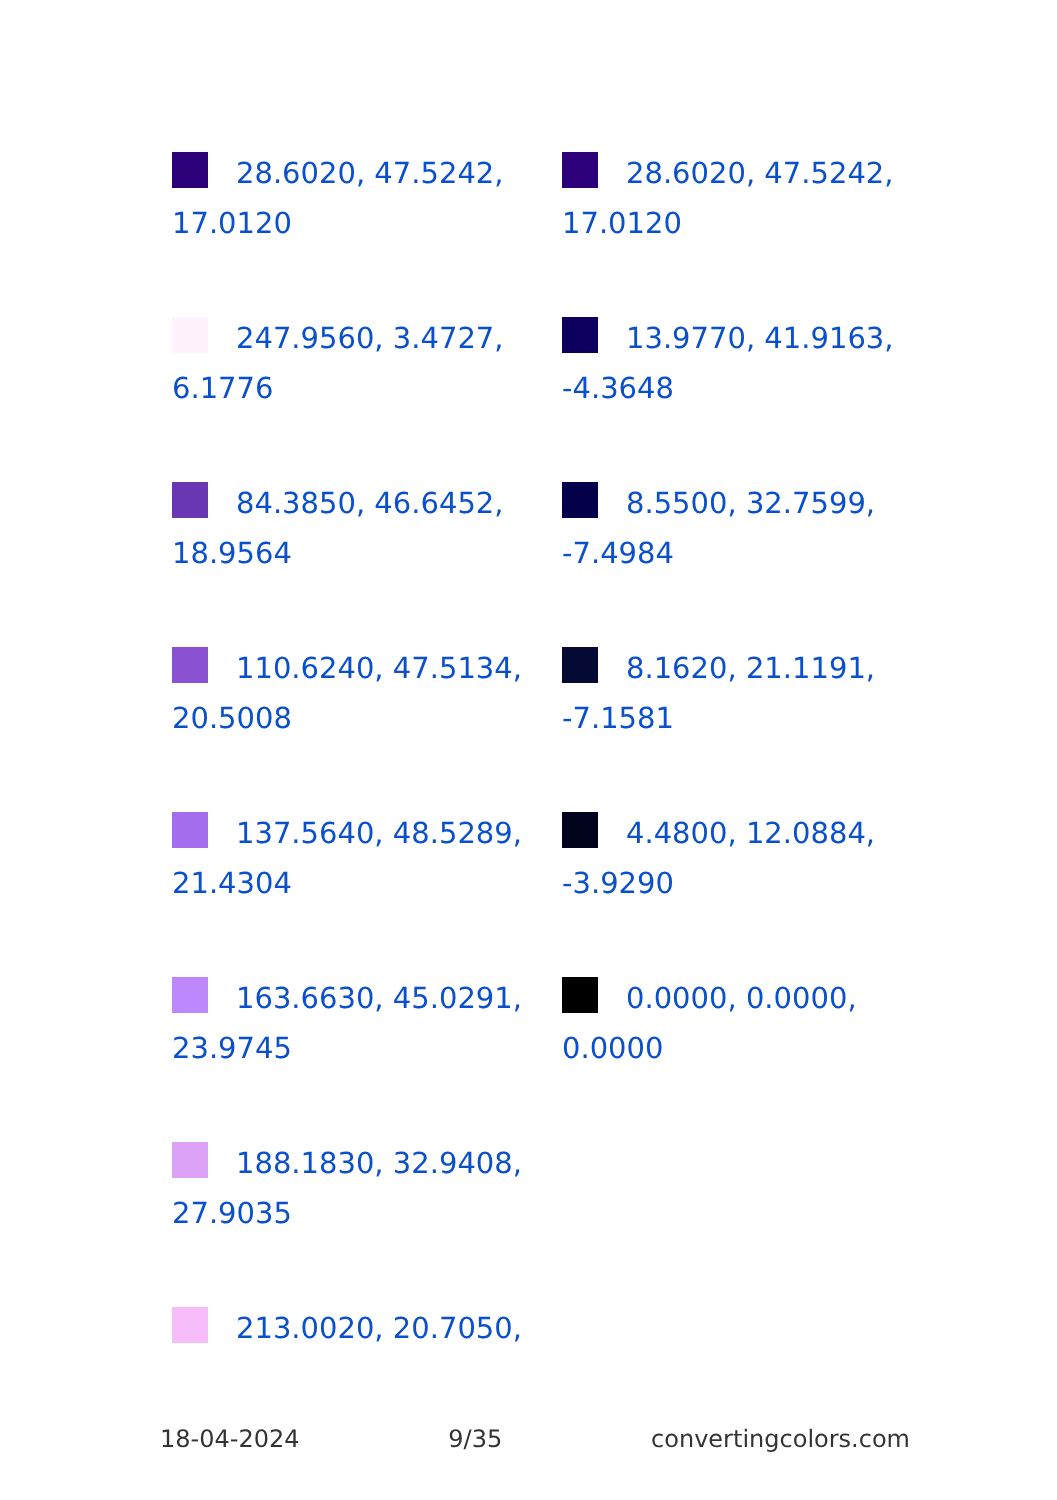28.6020, 47.5242, 17.0120
247.9560, 3.4727, 6.1776
84.3850, 46.6452, 18.9564
110.6240, 47.5134, 20.5008
137.5640, 48.5289, 21.4304
163.6630, 45.0291, 23.9745
188.1830, 32.9408, 27.9035
213.0020, 20.7050,
28.6020, 47.5242, 17.0120
13.9770, 41.9163, -4.3648
8.5500, 32.7599, -7.4984
8.1620, 21.1191, -7.1581
4.4800, 12.0884, -3.9290
0.0000, 0.0000, 0.0000
18-04-2024 9/35 convertingcolors.com